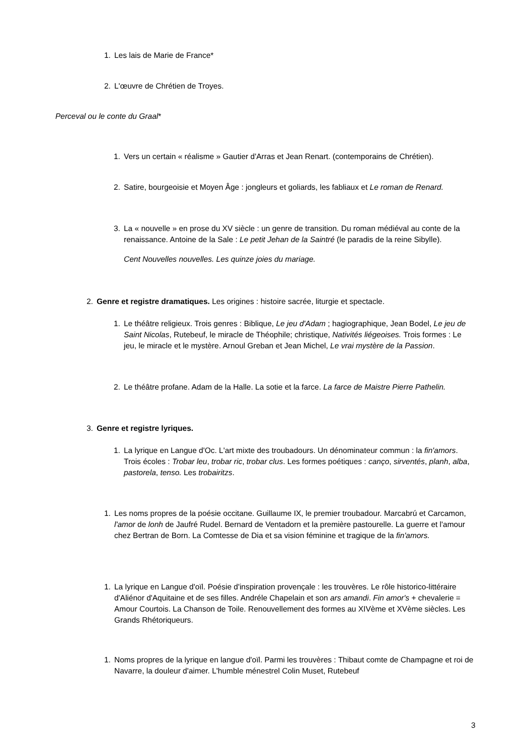1. Les lais de Marie de France*
2. L'œuvre de Chrétien de Troyes.
Perceval ou le conte du Graal*
1. Vers un certain « réalisme » Gautier d'Arras et Jean Renart. (contemporains de Chrétien).
2. Satire, bourgeoisie et Moyen Âge : jongleurs et goliards, les fabliaux et Le roman de Renard.
3. La « nouvelle » en prose du XV siècle : un genre de transition. Du roman médiéval au conte de la renaissance. Antoine de la Sale : Le petit Jehan de la Saintré (le paradis de la reine Sibylle).
Cent Nouvelles nouvelles. Les quinze joies du mariage.
2. Genre et registre dramatiques. Les origines : histoire sacrée, liturgie et spectacle.
1. Le théâtre religieux. Trois genres : Biblique, Le jeu d'Adam ; hagiographique, Jean Bodel, Le jeu de Saint Nicolas, Rutebeuf, le miracle de Théophile; christique, Nativités liégeoises. Trois formes : Le jeu, le miracle et le mystère. Arnoul Greban et Jean Michel, Le vrai mystère de la Passion.
2. Le théâtre profane. Adam de la Halle. La sotie et la farce. La farce de Maistre Pierre Pathelin.
3. Genre et registre lyriques.
1. La lyrique en Langue d'Oc. L'art mixte des troubadours. Un dénominateur commun : la fin'amors. Trois écoles : Trobar leu, trobar ric, trobar clus. Les formes poétiques : canço, sirventés, planh, alba, pastorela, tenso. Les trobairitzs.
1. Les noms propres de la poésie occitane. Guillaume IX, le premier troubadour. Marcabrú et Carcamon, l'amor de lonh de Jaufré Rudel. Bernard de Ventadorn et la première pastourelle. La guerre et l'amour chez Bertran de Born. La Comtesse de Dia et sa vision féminine et tragique de la fin'amors.
1. La lyrique en Langue d'oïl. Poésie d'inspiration provençale : les trouvères. Le rôle historico-littéraire d'Aliénor d'Aquitaine et de ses filles. Andréle Chapelain et son ars amandi. Fin amor's + chevalerie = Amour Courtois. La Chanson de Toile. Renouvellement des formes au XIVème et XVème siècles. Les Grands Rhétoriqueurs.
1. Noms propres de la lyrique en langue d'oïl. Parmi les trouvères : Thibaut comte de Champagne et roi de Navarre, la douleur d'aimer. L'humble ménestrel Colin Muset, Rutebeuf
3